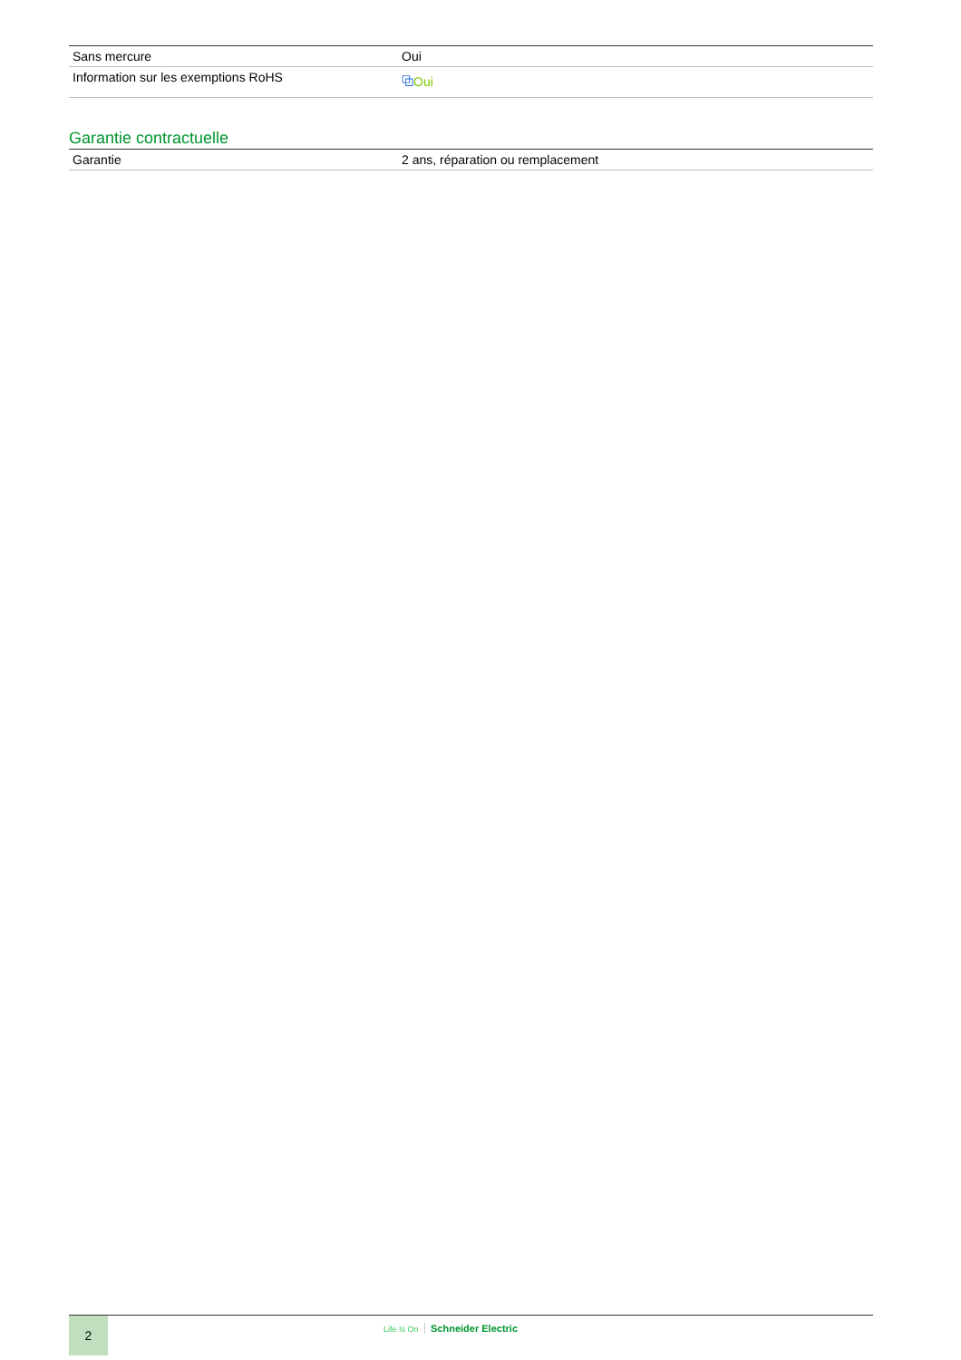| Sans mercure | Oui |
| Information sur les exemptions RoHS | ⧉ Oui |
Garantie contractuelle
| Garantie | 2 ans, réparation ou remplacement |
2
Life Is On Schneider Electric